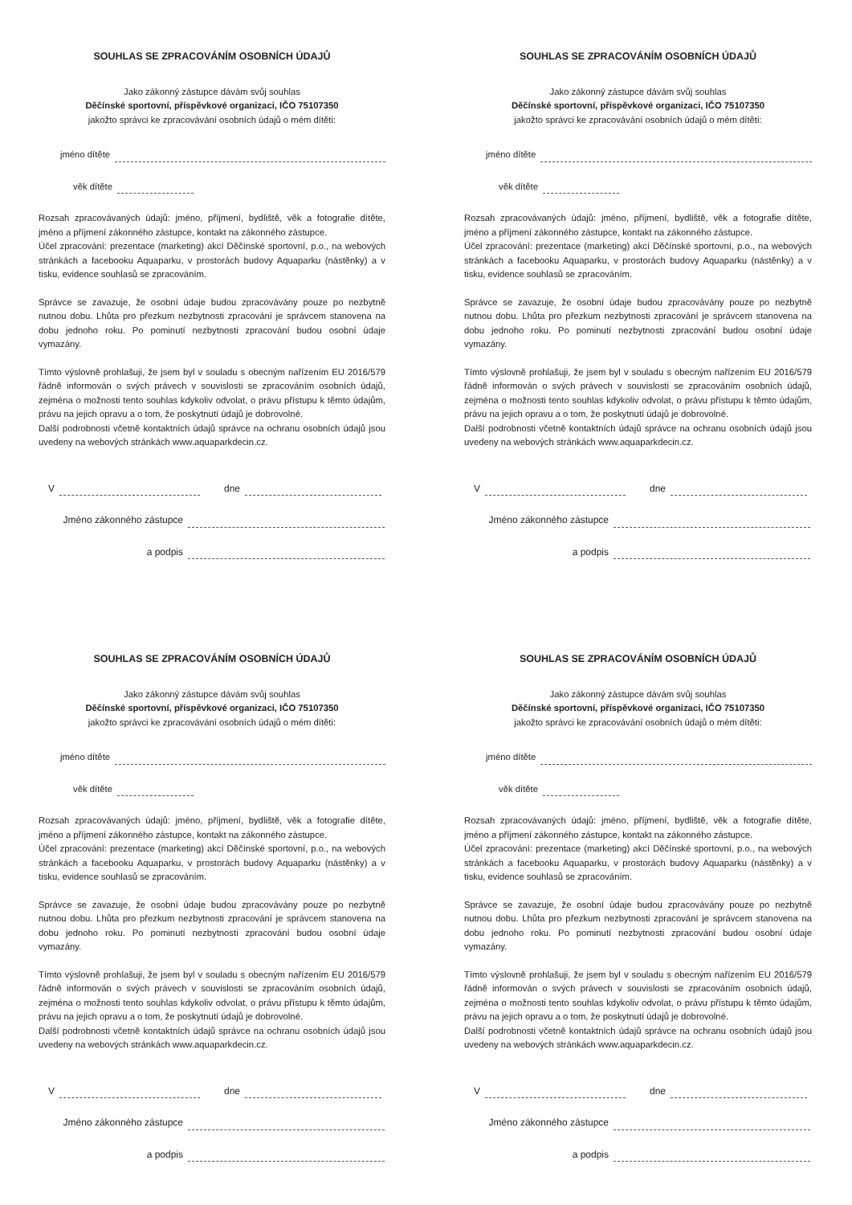SOUHLAS SE ZPRACOVÁNÍM OSOBNÍCH ÚDAJŮ
Jako zákonný zástupce dávám svůj souhlas
Děčínské sportovní, příspěvkové organizaci, IČO 75107350
jakožto správci ke zpracovávání osobních údajů o mém dítěti:
jméno dítěte
věk dítěte
Rozsah zpracovávaných údajů: jméno, příjmení, bydliště, věk a fotografie dítěte, jméno a příjmení zákonného zástupce, kontakt na zákonného zástupce.
Účel zpracování: prezentace (marketing) akcí Děčínské sportovní, p.o., na webových stránkách a facebooku Aquaparku, v prostorách budovy Aquaparku (nástěnky) a v tisku, evidence souhlasů se zpracováním.
Správce se zavazuje, že osobní údaje budou zpracovávány pouze po nezbytně nutnou dobu. Lhůta pro přezkum nezbytnosti zpracování je správcem stanovena na dobu jednoho roku. Po pominutí nezbytnosti zpracování budou osobní údaje vymazány.
Tímto výslovně prohlašuji, že jsem byl v souladu s obecným nařízením EU 2016/579 řádně informován o svých právech v souvislosti se zpracováním osobních údajů, zejména o možnosti tento souhlas kdykoliv odvolat, o právu přístupu k těmto údajům, právu na jejich opravu a o tom, že poskytnutí údajů je dobrovolné.
Další podrobnosti včetně kontaktních údajů správce na ochranu osobních údajů jsou uvedeny na webových stránkách www.aquaparkdecin.cz.
V
dne
Jméno zákonného zástupce
a podpis
SOUHLAS SE ZPRACOVÁNÍM OSOBNÍCH ÚDAJŮ
Jako zákonný zástupce dávám svůj souhlas
Děčínské sportovní, příspěvkové organizaci, IČO 75107350
jakožto správci ke zpracovávání osobních údajů o mém dítěti:
jméno dítěte
věk dítěte
Rozsah zpracovávaných údajů: jméno, příjmení, bydliště, věk a fotografie dítěte, jméno a příjmení zákonného zástupce, kontakt na zákonného zástupce.
Účel zpracování: prezentace (marketing) akcí Děčínské sportovní, p.o., na webových stránkách a facebooku Aquaparku, v prostorách budovy Aquaparku (nástěnky) a v tisku, evidence souhlasů se zpracováním.
Správce se zavazuje, že osobní údaje budou zpracovávány pouze po nezbytně nutnou dobu. Lhůta pro přezkum nezbytnosti zpracování je správcem stanovena na dobu jednoho roku. Po pominutí nezbytnosti zpracování budou osobní údaje vymazány.
Tímto výslovně prohlašuji, že jsem byl v souladu s obecným nařízením EU 2016/579 řádně informován o svých právech v souvislosti se zpracováním osobních údajů, zejména o možnosti tento souhlas kdykoliv odvolat, o právu přístupu k těmto údajům, právu na jejich opravu a o tom, že poskytnutí údajů je dobrovolné.
Další podrobnosti včetně kontaktních údajů správce na ochranu osobních údajů jsou uvedeny na webových stránkách www.aquaparkdecin.cz.
V
dne
Jméno zákonného zástupce
a podpis
SOUHLAS SE ZPRACOVÁNÍM OSOBNÍCH ÚDAJŮ
Jako zákonný zástupce dávám svůj souhlas
Děčínské sportovní, příspěvkové organizaci, IČO 75107350
jakožto správci ke zpracovávání osobních údajů o mém dítěti:
jméno dítěte
věk dítěte
Rozsah zpracovávaných údajů: jméno, příjmení, bydliště, věk a fotografie dítěte, jméno a příjmení zákonného zástupce, kontakt na zákonného zástupce.
Účel zpracování: prezentace (marketing) akcí Děčínské sportovní, p.o., na webových stránkách a facebooku Aquaparku, v prostorách budovy Aquaparku (nástěnky) a v tisku, evidence souhlasů se zpracováním.
Správce se zavazuje, že osobní údaje budou zpracovávány pouze po nezbytně nutnou dobu. Lhůta pro přezkum nezbytnosti zpracování je správcem stanovena na dobu jednoho roku. Po pominutí nezbytnosti zpracování budou osobní údaje vymazány.
Tímto výslovně prohlašuji, že jsem byl v souladu s obecným nařízením EU 2016/579 řádně informován o svých právech v souvislosti se zpracováním osobních údajů, zejména o možnosti tento souhlas kdykoliv odvolat, o právu přístupu k těmto údajům, právu na jejich opravu a o tom, že poskytnutí údajů je dobrovolné.
Další podrobnosti včetně kontaktních údajů správce na ochranu osobních údajů jsou uvedeny na webových stránkách www.aquaparkdecin.cz.
V
dne
Jméno zákonného zástupce
a podpis
SOUHLAS SE ZPRACOVÁNÍM OSOBNÍCH ÚDAJŮ
Jako zákonný zástupce dávám svůj souhlas
Děčínské sportovní, příspěvkové organizaci, IČO 75107350
jakožto správci ke zpracovávání osobních údajů o mém dítěti:
jméno dítěte
věk dítěte
Rozsah zpracovávaných údajů: jméno, příjmení, bydliště, věk a fotografie dítěte, jméno a příjmení zákonného zástupce, kontakt na zákonného zástupce.
Účel zpracování: prezentace (marketing) akcí Děčínské sportovní, p.o., na webových stránkách a facebooku Aquaparku, v prostorách budovy Aquaparku (nástěnky) a v tisku, evidence souhlasů se zpracováním.
Správce se zavazuje, že osobní údaje budou zpracovávány pouze po nezbytně nutnou dobu. Lhůta pro přezkum nezbytnosti zpracování je správcem stanovena na dobu jednoho roku. Po pominutí nezbytnosti zpracování budou osobní údaje vymazány.
Tímto výslovně prohlašuji, že jsem byl v souladu s obecným nařízením EU 2016/579 řádně informován o svých právech v souvislosti se zpracováním osobních údajů, zejména o možnosti tento souhlas kdykoliv odvolat, o právu přístupu k těmto údajům, právu na jejich opravu a o tom, že poskytnutí údajů je dobrovolné.
Další podrobnosti včetně kontaktních údajů správce na ochranu osobních údajů jsou uvedeny na webových stránkách www.aquaparkdecin.cz.
V
dne
Jméno zákonného zástupce
a podpis